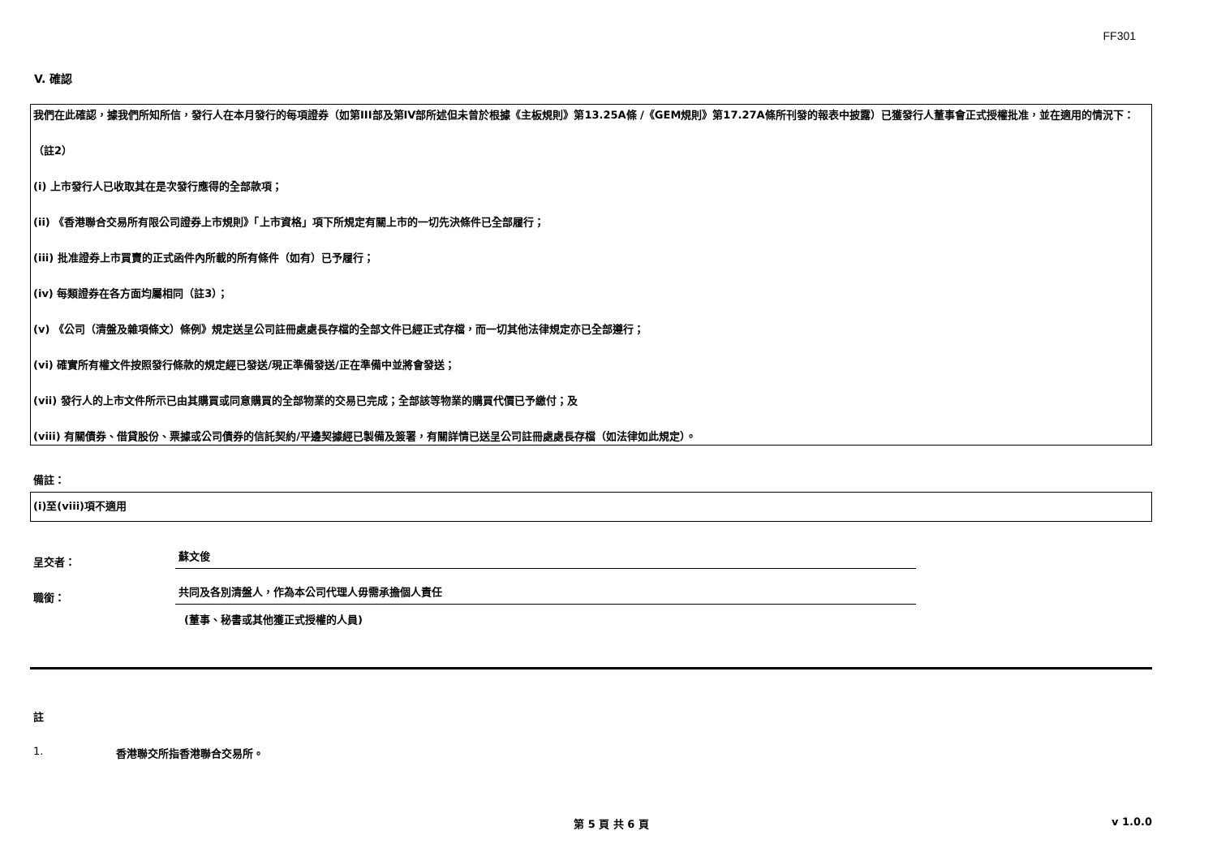FF301
V. 確認
我們在此確認，據我們所知所信，發行人在本月發行的每項證券（如第III部及第IV部所述但未曾於根據《主板規則》第13.25A條 /《GEM規則》第17.27A條所刊發的報表中披露）已獲發行人董事會正式授權批准，並在適用的情況下：
（註2）
(i) 上市發行人已收取其在是次發行應得的全部款項；
(ii) 《香港聯合交易所有限公司證券上市規則》「上市資格」項下所規定有關上市的一切先決條件已全部履行；
(iii) 批准證券上市買賣的正式函件內所載的所有條件（如有）已予履行；
(iv) 每類證券在各方面均屬相同（註3）；
(v) 《公司（清盤及雜項條文）條例》規定送呈公司註冊處處長存檔的全部文件已經正式存檔，而一切其他法律規定亦已全部遵行；
(vi) 確實所有權文件按照發行條款的規定經已發送/現正準備發送/正在準備中並將會發送；
(vii) 發行人的上市文件所示已由其購買或同意購買的全部物業的交易已完成；全部該等物業的購買代價已予繳付；及
(viii) 有關債券、借貸股份、票據或公司債券的信託契約/平邊契據經已製備及簽署，有關詳情已送呈公司註冊處處長存檔（如法律如此規定）。
備註：
(i)至(viii)項不適用
呈交者：
蘇文俊
職銜：
共同及各別清盤人，作為本公司代理人毋需承擔個人責任
(董事、秘書或其他獲正式授權的人員)
註
1. 香港聯交所指香港聯合交易所。
第 5 頁 共 6 頁 v 1.0.0